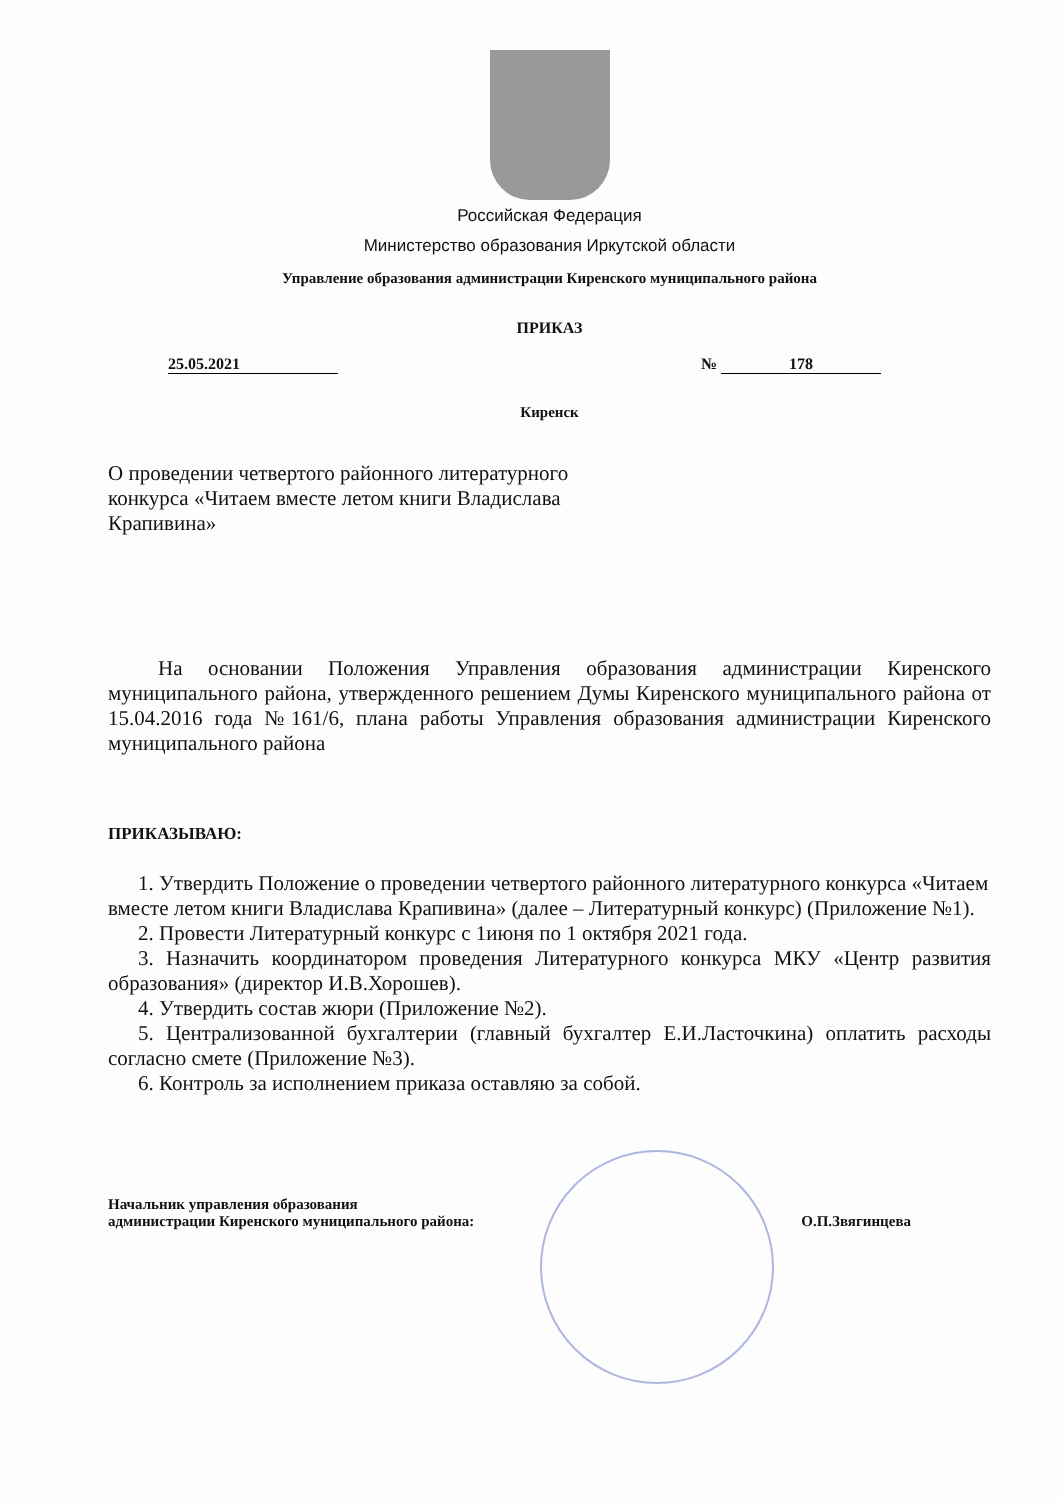Российская Федерация
Министерство образования Иркутской области
Управление образования администрации Киренского муниципального района
ПРИКАЗ
25.05.2021 № 178
Киренск
О проведении четвертого районного литературного конкурса «Читаем вместе летом книги Владислава Крапивина»
На основании Положения Управления образования администрации Киренского муниципального района, утвержденного решением Думы Киренского муниципального района от 15.04.2016 года №161/6, плана работы Управления образования администрации Киренского муниципального района
ПРИКАЗЫВАЮ:
1. Утвердить Положение о проведении четвертого районного литературного конкурса «Читаем вместе летом книги Владислава Крапивина» (далее – Литературный конкурс) (Приложение №1).
2. Провести Литературный конкурс с 1июня по 1 октября 2021 года.
3. Назначить координатором проведения Литературного конкурса МКУ «Центр развития образования» (директор И.В.Хорошев).
4. Утвердить состав жюри (Приложение №2).
5. Централизованной бухгалтерии (главный бухгалтер Е.И.Ласточкина) оплатить расходы согласно смете (Приложение №3).
6. Контроль за исполнением приказа оставляю за собой.
Начальник управления образования
администрации Киренского муниципального района: О.П.Звягинцева